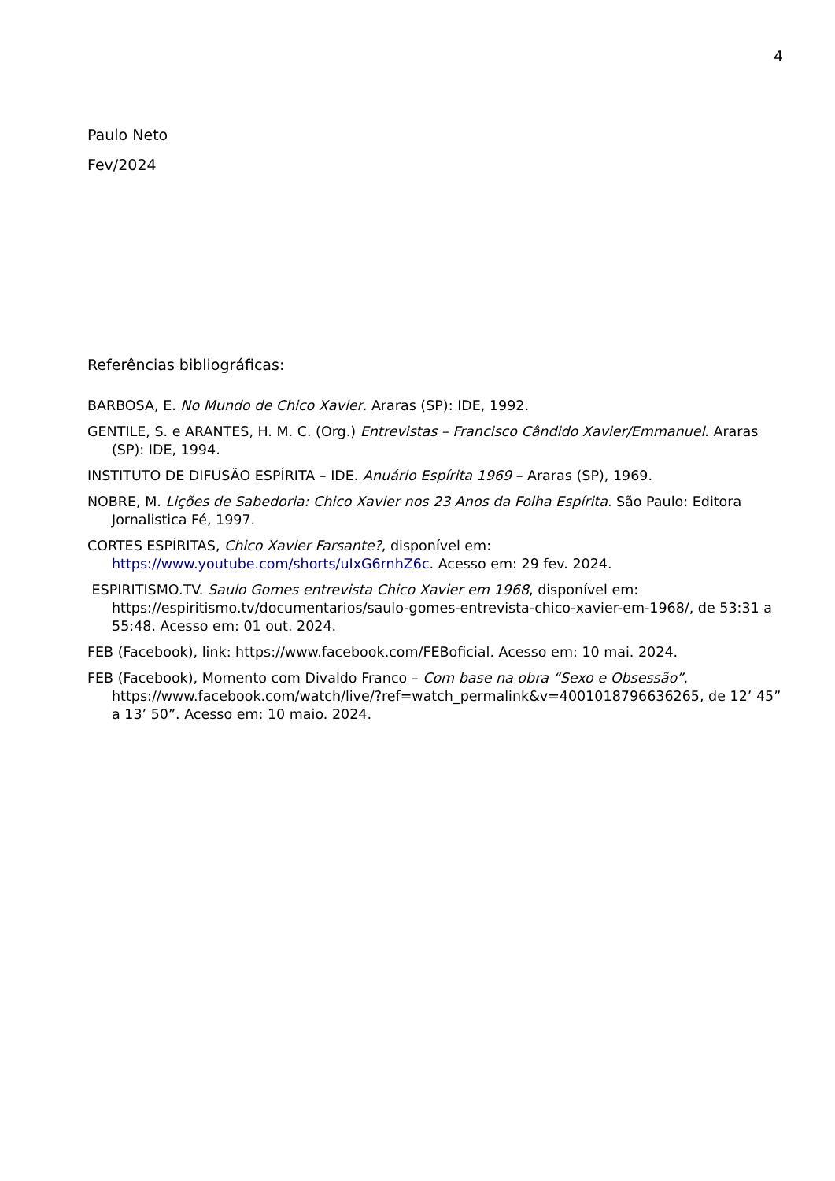4
Paulo Neto
Fev/2024
Referências bibliográficas:
BARBOSA, E. No Mundo de Chico Xavier. Araras (SP): IDE, 1992.
GENTILE, S. e ARANTES, H. M. C. (Org.) Entrevistas – Francisco Cândido Xavier/Emmanuel. Araras (SP): IDE, 1994.
INSTITUTO DE DIFUSÃO ESPÍRITA – IDE. Anuário Espírita 1969 – Araras (SP), 1969.
NOBRE, M. Lições de Sabedoria: Chico Xavier nos 23 Anos da Folha Espírita. São Paulo: Editora Jornalistica Fé, 1997.
CORTES ESPÍRITAS, Chico Xavier Farsante?, disponível em: https://www.youtube.com/shorts/uIxG6rnhZ6c. Acesso em: 29 fev. 2024.
ESPIRITISMO.TV. Saulo Gomes entrevista Chico Xavier em 1968, disponível em: https://espiritismo.tv/documentarios/saulo-gomes-entrevista-chico-xavier-em-1968/, de 53:31 a 55:48. Acesso em: 01 out. 2024.
FEB (Facebook), link: https://www.facebook.com/FEBoficial. Acesso em: 10 mai. 2024.
FEB (Facebook), Momento com Divaldo Franco – Com base na obra “Sexo e Obsessão”, https://www.facebook.com/watch/live/?ref=watch_permalink&v=4001018796636265, de 12’ 45” a 13’ 50”. Acesso em: 10 maio. 2024.